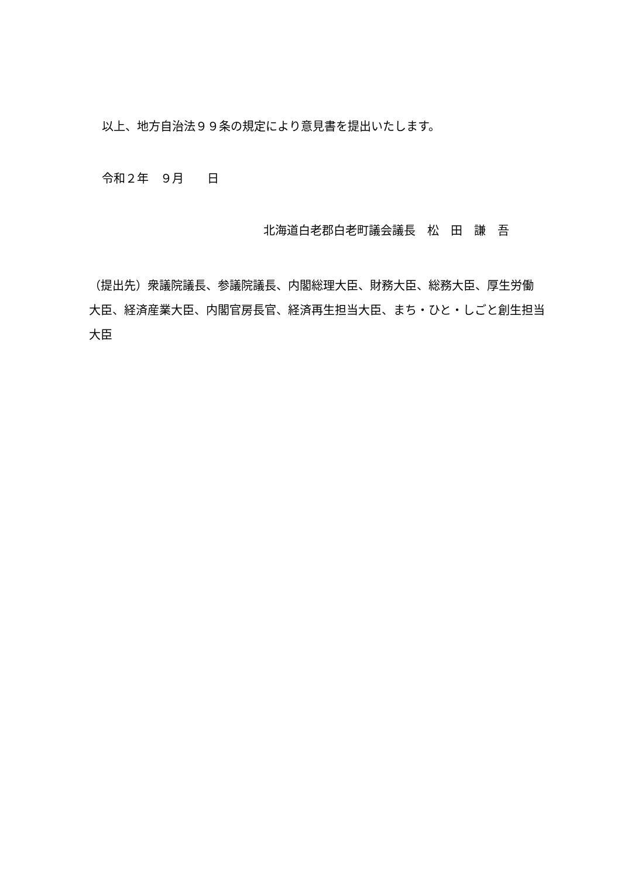以上、地方自治法９９条の規定により意見書を提出いたします。
令和２年　９月　　日
北海道白老郡白老町議会議長　松　田　謙　吾
（提出先）衆議院議長、参議院議長、内閣総理大臣、財務大臣、総務大臣、厚生労働大臣、経済産業大臣、内閣官房長官、経済再生担当大臣、まち・ひと・しごと創生担当大臣